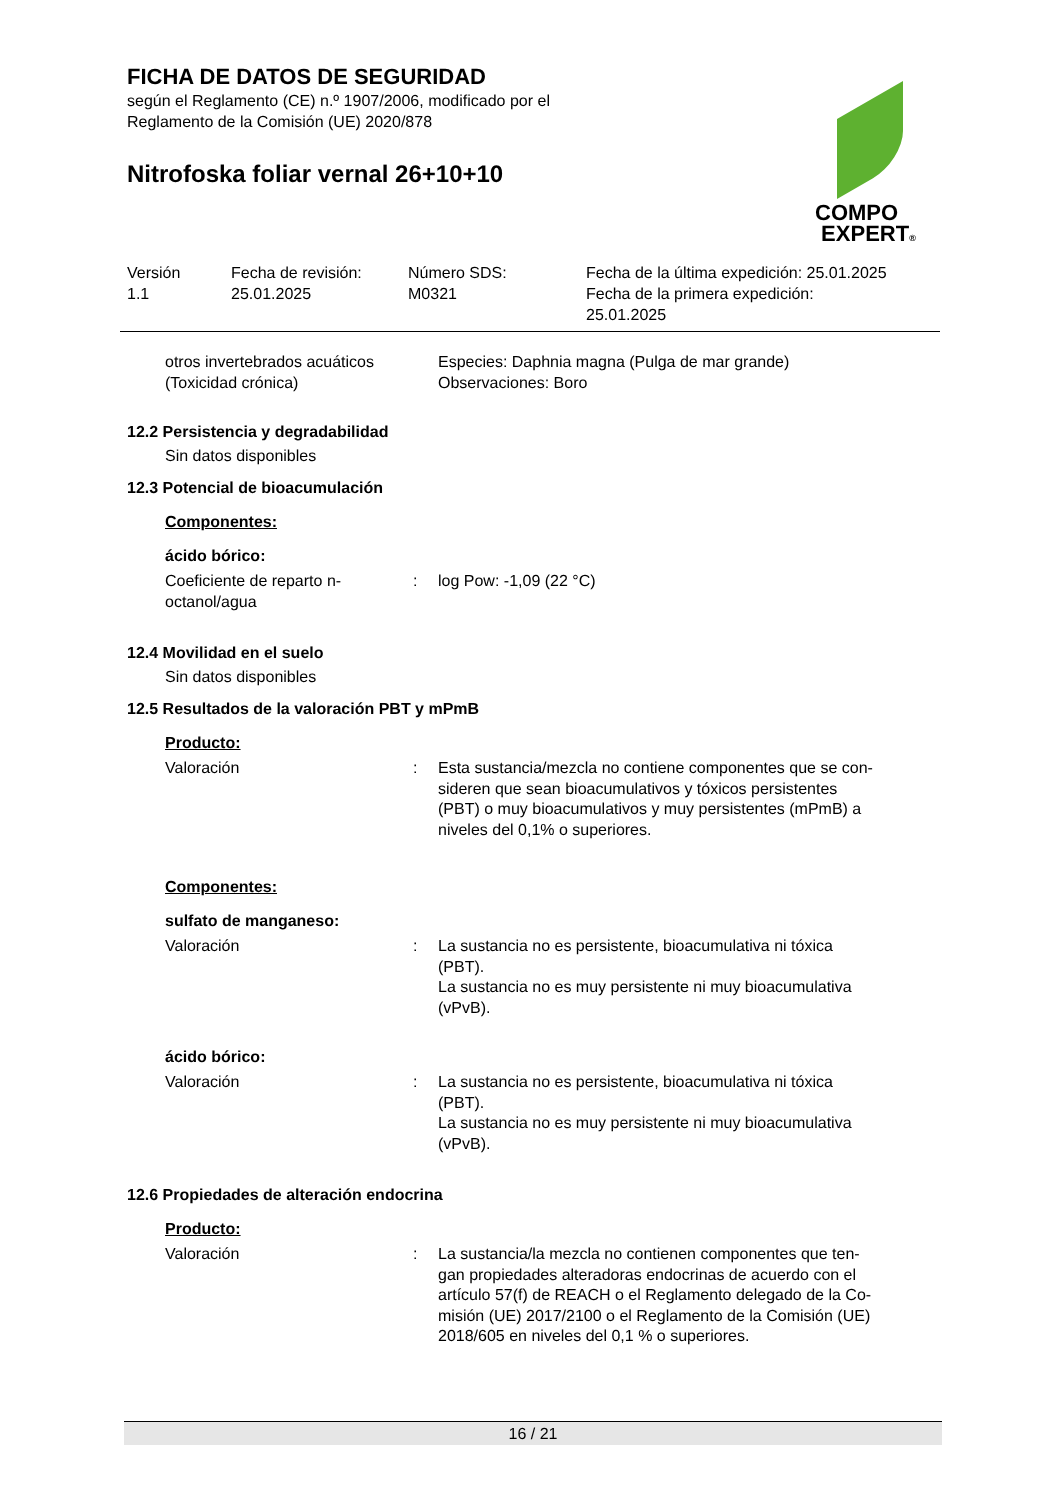FICHA DE DATOS DE SEGURIDAD
según el Reglamento (CE) n.º 1907/2006, modificado por el
Reglamento de la Comisión (UE) 2020/878
Nitrofoska foliar vernal 26+10+10
COMPO
EXPERT®
| Versión 1.1 | Fecha de revisión: 25.01.2025 | Número SDS: M0321 | Fecha de la última expedición: 25.01.2025 Fecha de la primera expedición: 25.01.2025 |
| otros invertebrados acuáticos (Toxicidad crónica) | Especies: Daphnia magna (Pulga de mar grande) Observaciones: Boro |
12.2 Persistencia y degradabilidad
Sin datos disponibles
12.3 Potencial de bioacumulación
Componentes:
ácido bórico:
| Coeficiente de reparto n- octanol/agua | : | log Pow: -1,09 (22 °C) |
12.4 Movilidad en el suelo
Sin datos disponibles
12.5 Resultados de la valoración PBT y mPmB
Producto:
| Valoración | : | Esta sustancia/mezcla no contiene componentes que se con- sideren que sean bioacumulativos y tóxicos persistentes (PBT) o muy bioacumulativos y muy persistentes (mPmB) a niveles del 0,1% o superiores. |
Componentes:
sulfato de manganeso:
| Valoración | : | La sustancia no es persistente, bioacumulativa ni tóxica (PBT). La sustancia no es muy persistente ni muy bioacumulativa (vPvB). |
ácido bórico:
| Valoración | : | La sustancia no es persistente, bioacumulativa ni tóxica (PBT). La sustancia no es muy persistente ni muy bioacumulativa (vPvB). |
12.6 Propiedades de alteración endocrina
Producto:
| Valoración | : | La sustancia/la mezcla no contienen componentes que ten- gan propiedades alteradoras endocrinas de acuerdo con el artículo 57(f) de REACH o el Reglamento delegado de la Co- misión (UE) 2017/2100 o el Reglamento de la Comisión (UE) 2018/605 en niveles del 0,1 % o superiores. |
16 / 21